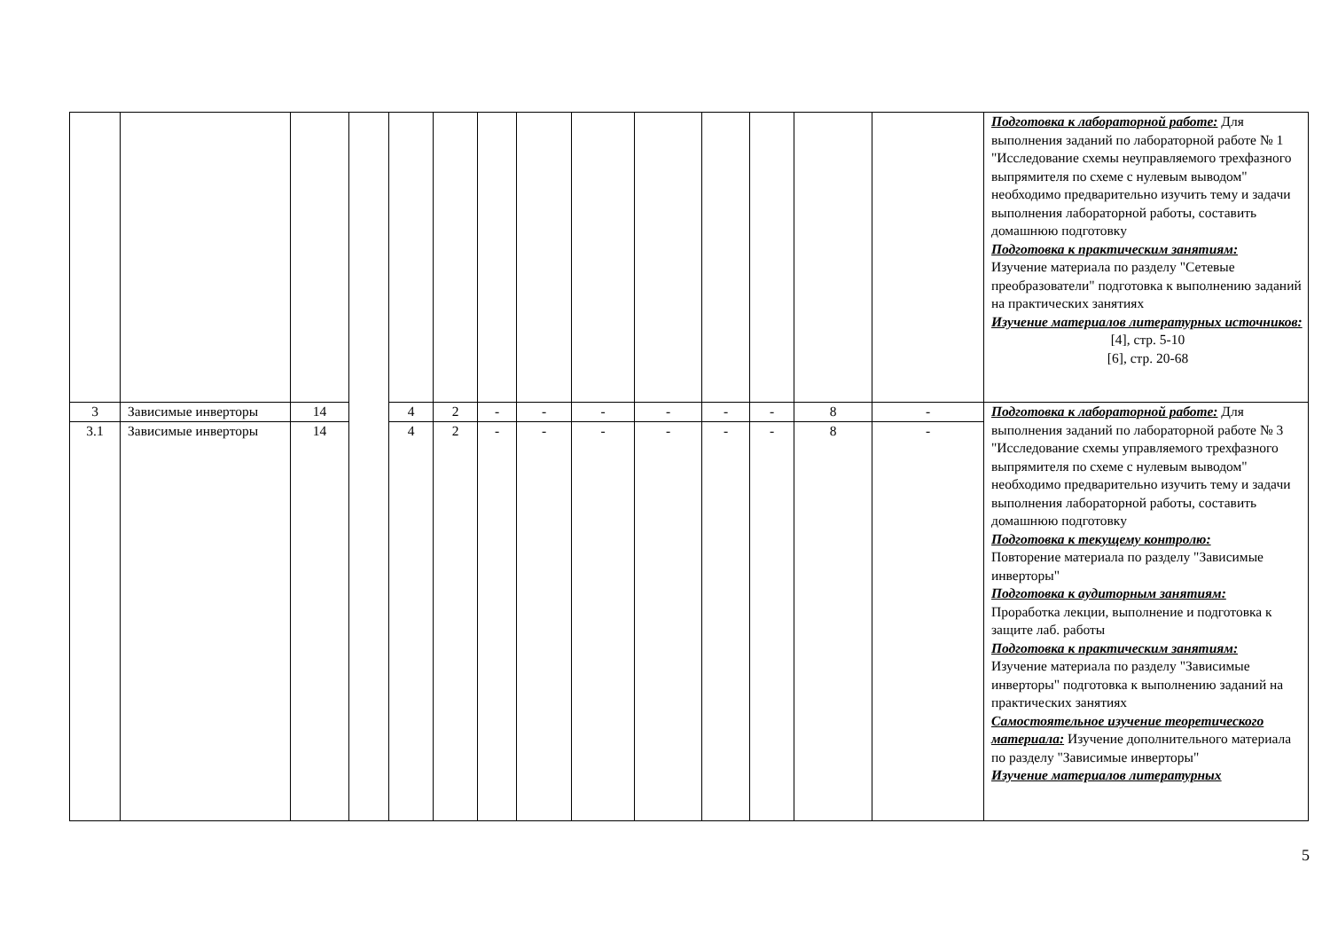| | | | | | | | | | | | | | | Подготовка к лабораторной работе: Для выполнения заданий по лабораторной работе № 1 "Исследование схемы неуправляемого трехфазного выпрямителя по схеме с нулевым выводом" необходимо предварительно изучить тему и задачи выполнения лабораторной работы, составить домашнюю подготовку Подготовка к практическим занятиям: Изучение материала по разделу "Сетевые преобразователи" подготовка к выполнению заданий на практических занятиях Изучение материалов литературных источников: [4], стр. 5-10 [6], стр. 20-68 |
| 3 | Зависимые инверторы | 14 | | 4 | 2 | - | - | - | - | - | - | 8 | - | Подготовка к лабораторной работе: Для выполнения заданий по лабораторной работе № 3 "Исследование схемы управляемого трехфазного выпрямителя по схеме с нулевым выводом" необходимо предварительно изучить тему и задачи выполнения лабораторной работы, составить домашнюю подготовку Подготовка к текущему контролю: Повторение материала по разделу "Зависимые инверторы" Подготовка к аудиторным занятиям: Проработка лекции, выполнение и подготовка к защите лаб. работы Подготовка к практическим занятиям: Изучение материала по разделу "Зависимые инверторы" подготовка к выполнению заданий на практических занятиях Самостоятельное изучение теоретического материала: Изучение дополнительного материала по разделу "Зависимые инверторы" Изучение материалов литературных |
| 3.1 | Зависимые инверторы | 14 | | 4 | 2 | - | - | - | - | - | - | 8 | - | |
5